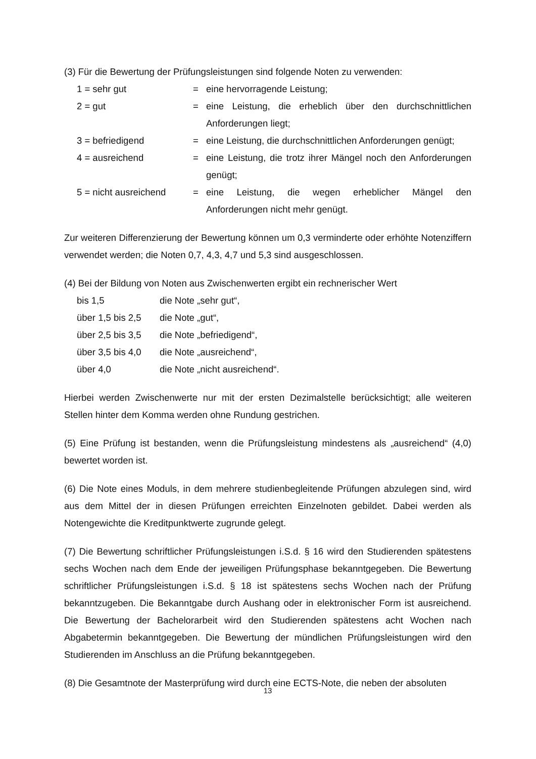(3) Für die Bewertung der Prüfungsleistungen sind folgende Noten zu verwenden:
| 1 = sehr gut | = | eine hervorragende Leistung; |
| 2 = gut | = | eine Leistung, die erheblich über den durchschnittlichen Anforderungen liegt; |
| 3 = befriedigend | = | eine Leistung, die durchschnittlichen Anforderungen genügt; |
| 4 = ausreichend | = | eine Leistung, die trotz ihrer Mängel noch den Anforderungen genügt; |
| 5 = nicht ausreichend | = | eine Leistung, die wegen erheblicher Mängel den Anforderungen nicht mehr genügt. |
Zur weiteren Differenzierung der Bewertung können um 0,3 verminderte oder erhöhte Notenziffern verwendet werden; die Noten 0,7, 4,3, 4,7 und 5,3 sind ausgeschlossen.
(4) Bei der Bildung von Noten aus Zwischenwerten ergibt ein rechnerischer Wert
| bis 1,5 | die Note „sehr gut“, |
| über 1,5 bis 2,5 | die Note „gut“, |
| über 2,5 bis 3,5 | die Note „befriedigend“, |
| über 3,5 bis 4,0 | die Note „ausreichend“, |
| über 4,0 | die Note „nicht ausreichend“. |
Hierbei werden Zwischenwerte nur mit der ersten Dezimalstelle berücksichtigt; alle weiteren Stellen hinter dem Komma werden ohne Rundung gestrichen.
(5) Eine Prüfung ist bestanden, wenn die Prüfungsleistung mindestens als „ausreichend“ (4,0) bewertet worden ist.
(6) Die Note eines Moduls, in dem mehrere studienbegleitende Prüfungen abzulegen sind, wird aus dem Mittel der in diesen Prüfungen erreichten Einzelnoten gebildet. Dabei werden als Notengewichte die Kreditpunktwerte zugrunde gelegt.
(7) Die Bewertung schriftlicher Prüfungsleistungen i.S.d. § 16 wird den Studierenden spätestens sechs Wochen nach dem Ende der jeweiligen Prüfungsphase bekanntgegeben. Die Bewertung schriftlicher Prüfungsleistungen i.S.d. § 18 ist spätestens sechs Wochen nach der Prüfung bekanntzugeben. Die Bekanntgabe durch Aushang oder in elektronischer Form ist ausreichend. Die Bewertung der Bachelorarbeit wird den Studierenden spätestens acht Wochen nach Abgabetermin bekanntgegeben. Die Bewertung der mündlichen Prüfungsleistungen wird den Studierenden im Anschluss an die Prüfung bekanntgegeben.
(8) Die Gesamtnote der Masterprüfung wird durch eine ECTS-Note, die neben der absoluten
13